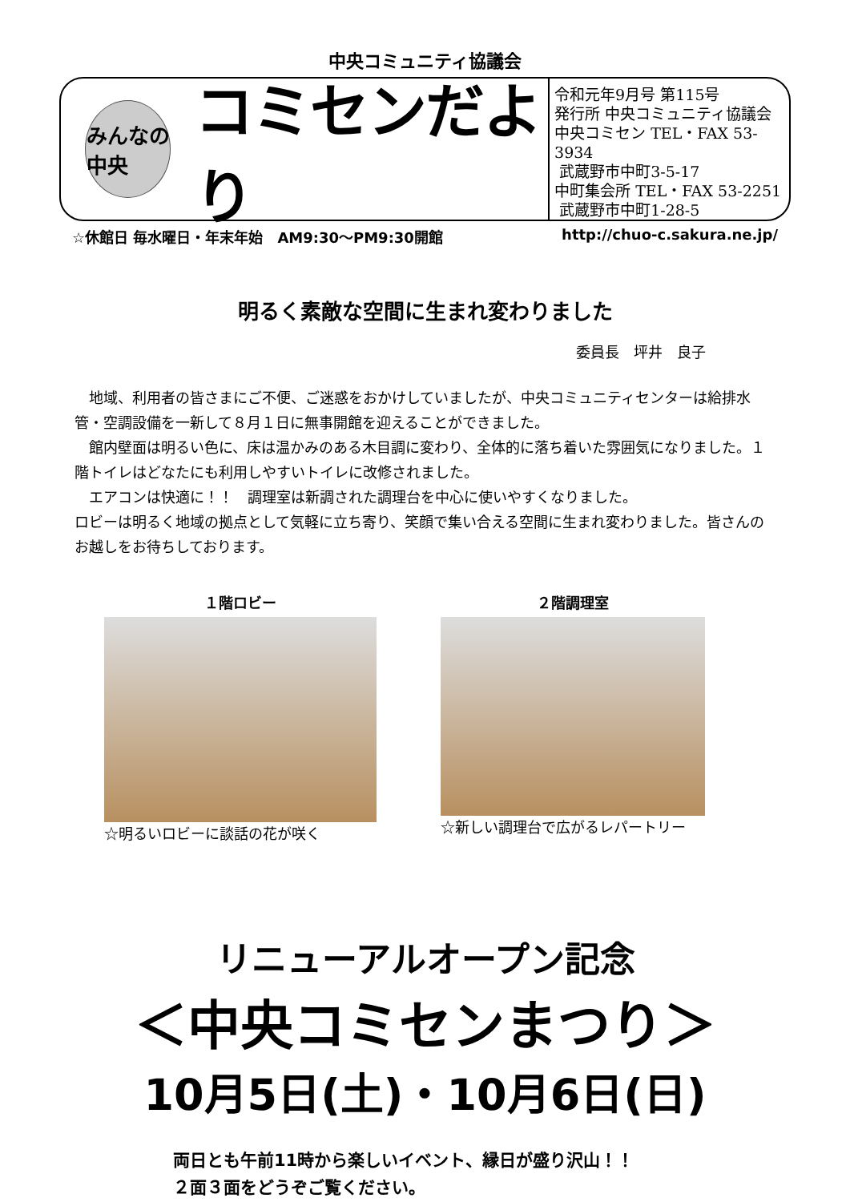中央コミュニティ協議会
みんなの
中央
コミセンだより
令和元年9月号 第115号
発行所 中央コミュニティ協議会
中央コミセン TEL・FAX 53-3934
武蔵野市中町3-5-17
中町集会所 TEL・FAX 53-2251
武蔵野市中町1-28-5
☆休館日 毎水曜日・年末年始　AM9:30～PM9:30開館 http://chuo-c.sakura.ne.jp/
明るく素敵な空間に生まれ変わりました
委員長　坪井　良子
　地域、利用者の皆さまにご不便、ご迷惑をおかけしていましたが、中央コミュニティセンターは給排水管・空調設備を一新して８月１日に無事開館を迎えることができました。
　館内壁面は明るい色に、床は温かみのある木目調に変わり、全体的に落ち着いた雰囲気になりました。１階トイレはどなたにも利用しやすいトイレに改修されました。
　エアコンは快適に！！　調理室は新調された調理台を中心に使いやすくなりました。
ロビーは明るく地域の拠点として気軽に立ち寄り、笑顔で集い合える空間に生まれ変わりました。皆さんのお越しをお待ちしております。
１階ロビー
☆明るいロビーに談話の花が咲く
２階調理室
☆新しい調理台で広がるレパートリー
リニューアルオープン記念
＜中央コミセンまつり＞
10月5日(土)・10月6日(日)
両日とも午前11時から楽しいイベント、縁日が盛り沢山！！
２面３面をどうぞご覧ください。